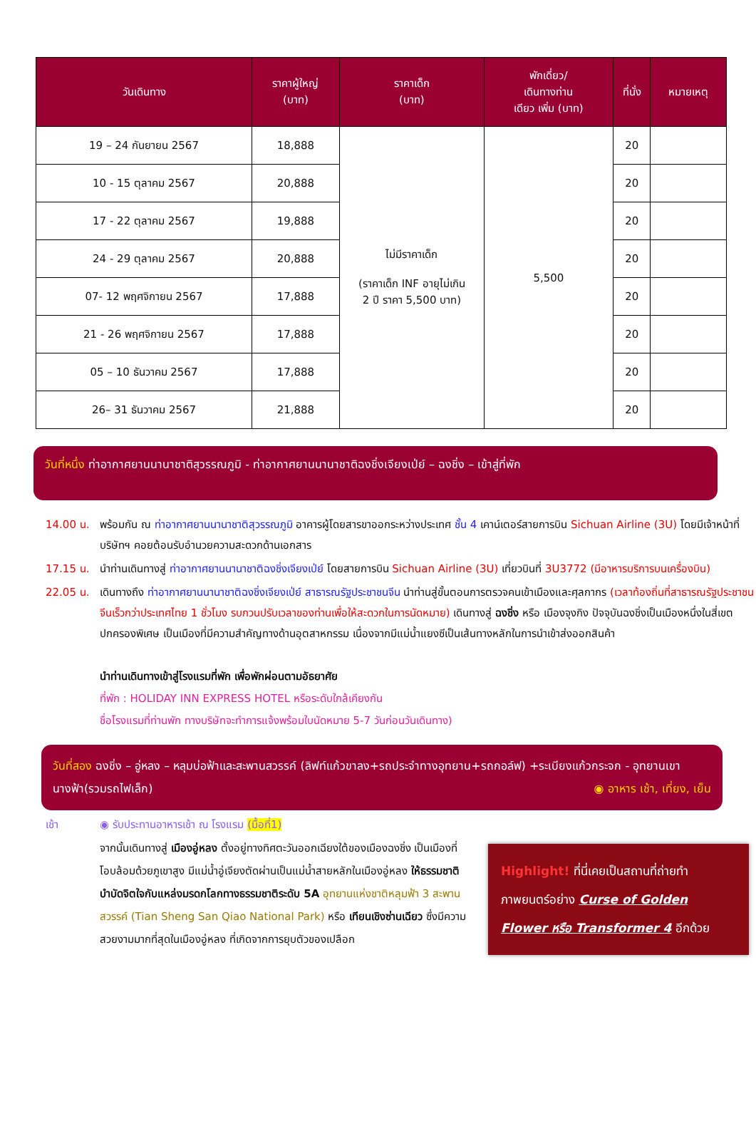| วันเดินทาง | ราคาผู้ใหญ่ (บาท) | ราคาเด็ก (บาท) | พักเดี่ยว/ เดินทางท่าน เดียว เพิ่ม (บาท) | ที่นั่ง | หมายเหตุ |
| --- | --- | --- | --- | --- | --- |
| 19 – 24 กันยายน 2567 | 18,888 | ไม่มีราคาเด็ก (ราคาเด็ก INF อายุไม่เกิน 2 ปี ราคา 5,500 บาท) | 5,500 | 20 | |
| 10 - 15 ตุลาคม 2567 | 20,888 | | | 20 | |
| 17 - 22 ตุลาคม 2567 | 19,888 | | | 20 | |
| 24 - 29 ตุลาคม 2567 | 20,888 | | | 20 | |
| 07- 12 พฤศจิกายน 2567 | 17,888 | | | 20 | |
| 21 - 26 พฤศจิกายน 2567 | 17,888 | | | 20 | |
| 05 – 10 ธันวาคม 2567 | 17,888 | | | 20 | |
| 26– 31 ธันวาคม 2567 | 21,888 | | | 20 | |
วันที่หนึ่ง ท่าอากาศยานนานาชาติสุวรรณภูมิ - ท่าอากาศยานนานาชาติฉงชิ่งเจียงเป่ย์ – ฉงชิ่ง – เข้าสู่ที่พัก
14.00 น. พร้อมกัน ณ ท่าอากาศยานนานาชาติสุวรรณภูมิ อาคารผู้โดยสารขาออกระหว่างประเทศ ชั้น 4 เคาน์เตอร์สายการบิน Sichuan Airline (3U) โดยมีเจ้าหน้าที่บริษัทฯ คอยต้อนรับอำนวยความสะดวกด้านเอกสาร
17.15 น. นำท่านเดินทางสู่ ท่าอากาศยานนานาชาติฉงชิ่งเจียงเป่ย์ โดยสายการบิน Sichuan Airline (3U) เที่ยวบินที่ 3U3772 (มีอาหารบริการบนเครื่องบิน)
22.05 น. เดินทางถึง ท่าอากาศยานนานาชาติฉงชิ่งเจียงเป่ย์ สาธารณรัฐประชาชนจีน นำท่านสู่ขั้นตอนการตรวจคนเข้าเมืองและศุลกากร (เวลาท้องถิ่นที่สาธารณรัฐประชาชนจีนเร็วกว่าประเทศไทย 1 ชั่วโมง รบกวนปรับเวลาของท่านเพื่อให้สะดวกในการนัดหมาย) เดินทางสู่ ฉงชิ่ง หรือ เมืองจุงกิง ปัจจุบันฉงชิ่งเป็นเมืองหนึ่งในสี่เขตปกครองพิเศษ เป็นเมืองที่มีความสำคัญทางด้านอุตสาหกรรม เนื่องจากมีแม่น้ำแยงซีเป็นเส้นทางหลักในการนำเข้าส่งออกสินค้า
นำท่านเดินทางเข้าสู่โรงแรมที่พัก เพื่อพักผ่อนตามอัธยาศัย
ที่พัก : HOLIDAY INN EXPRESS HOTEL หรือระดับใกล้เคียงกัน
ชื่อโรงแรมที่ท่านพัก ทางบริษัทจะทำการแจ้งพร้อมใบนัดหมาย 5-7 วันก่อนวันเดินทาง)
วันที่สอง ฉงชิ่ง – อู่หลง – หลุมบ่อฟ้าและสะพานสวรรค์ (ลิฟท์แก้วขาลง+รถประจำทางอุทยาน+รถกอล์ฟ) +ระเบียงแก้วกระจก - อุทยานเขานางฟ้า(รวมรถไฟเล็ก) ◉ อาหาร เช้า, เที่ยง, เย็น
เช้า ◉ รับประทานอาหารเช้า ณ โรงแรม (มื้อที่1)
Highlight! ที่นี่เคยเป็นสถานที่ถ่ายทำภาพยนตร์อย่าง Curse of Golden Flower หรือ Transformer 4 อีกด้วย
จากนั้นเดินทางสู่ เมืองอู่หลง ตั้งอยู่ทางทิศตะวันออกเฉียงใต้ของเมืองฉงชิ่ง เป็นเมืองที่โอบล้อมด้วยภูเขาสูง มีแม่น้ำอู่เจียงตัดผ่านเป็นแม่น้ำสายหลักในเมืองอู่หลง ให้ธรรมชาติบำบัดจิตใจกับแหล่งมรดกโลกทางธรรมชาติระดับ 5A อุทยานแห่งชาติหลุมฟ้า 3 สะพานสวรรค์ (Tian Sheng San Qiao National Park) หรือ เทียนเชิงซ่านเฉียว ซึ่งมีความสวยงามมากที่สุดในเมืองอู่หลง ที่เกิดจากการยุบตัวของเปลือก